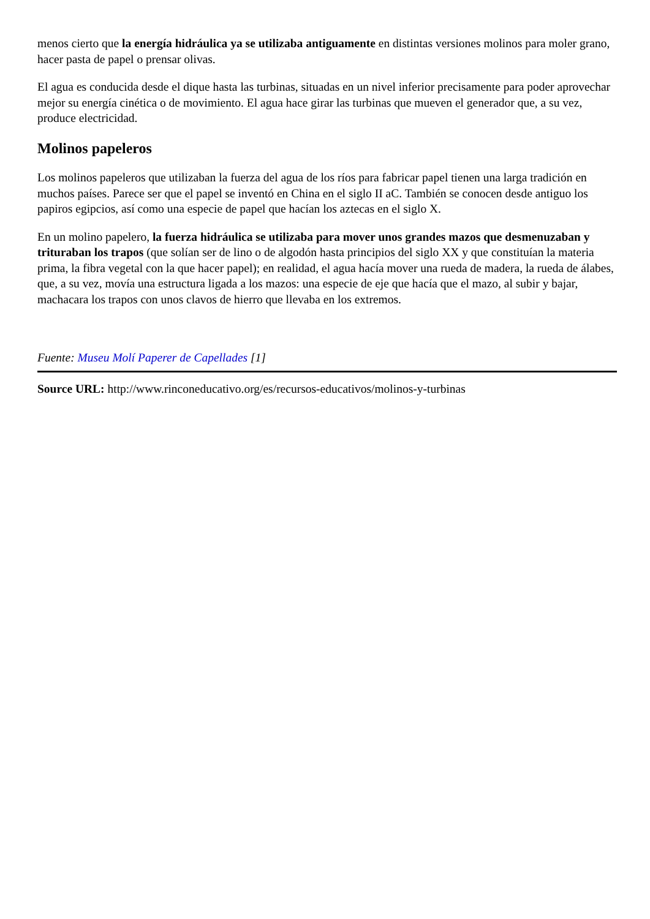menos cierto que la energía hidráulica ya se utilizaba antiguamente en distintas versiones molinos para moler grano, hacer pasta de papel o prensar olivas.
El agua es conducida desde el dique hasta las turbinas, situadas en un nivel inferior precisamente para poder aprovechar mejor su energía cinética o de movimiento. El agua hace girar las turbinas que mueven el generador que, a su vez, produce electricidad.
Molinos papeleros
Los molinos papeleros que utilizaban la fuerza del agua de los ríos para fabricar papel tienen una larga tradición en muchos países. Parece ser que el papel se inventó en China en el siglo II aC. También se conocen desde antiguo los papiros egipcios, así como una especie de papel que hacían los aztecas en el siglo X.
En un molino papelero, la fuerza hidráulica se utilizaba para mover unos grandes mazos que desmenuzaban y trituraban los trapos (que solían ser de lino o de algodón hasta principios del siglo XX y que constituían la materia prima, la fibra vegetal con la que hacer papel); en realidad, el agua hacía mover una rueda de madera, la rueda de álabes, que, a su vez, movía una estructura ligada a los mazos: una especie de eje que hacía que el mazo, al subir y bajar, machacara los trapos con unos clavos de hierro que llevaba en los extremos.
Fuente: Museu Molí Paperer de Capellades [1]
Source URL: http://www.rinconeducativo.org/es/recursos-educativos/molinos-y-turbinas